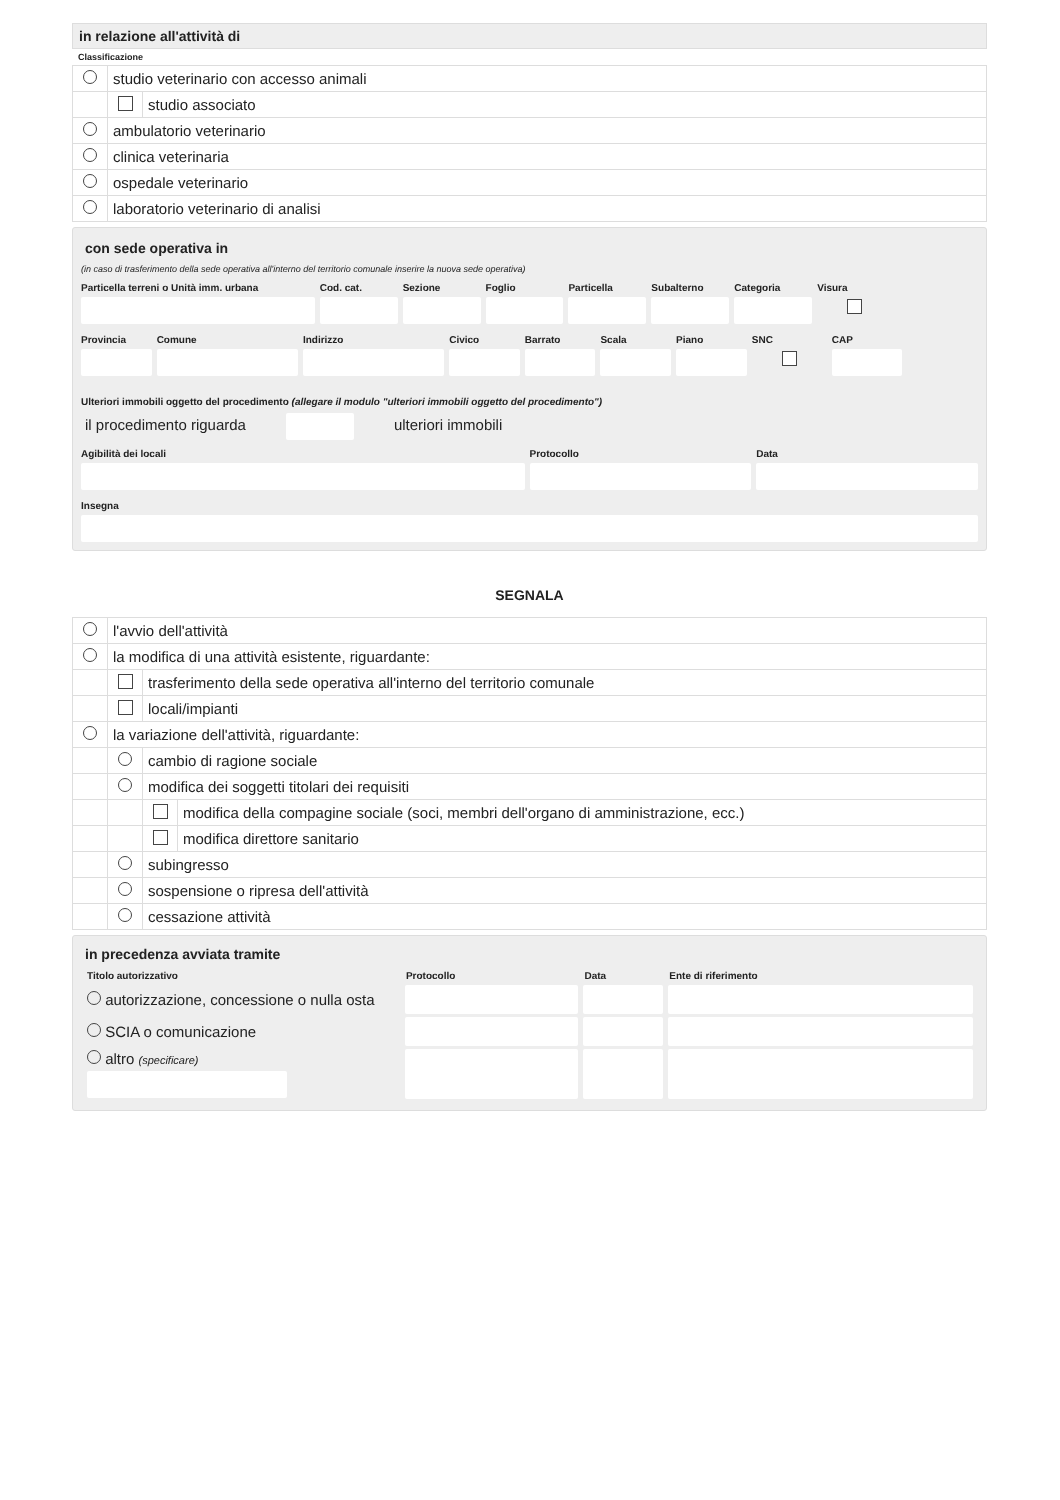in relazione all'attività di
Classificazione
| | studio veterinario con accesso animali | |
| | | studio associato |
| | ambulatorio veterinario | |
| | clinica veterinaria | |
| | ospedale veterinario | |
| | laboratorio veterinario di analisi | |
con sede operativa in
(in caso di trasferimento della sede operativa all'interno del territorio comunale inserire la nuova sede operativa)
Particella terreni o Unità imm. urbana
Cod. cat. Sezione Foglio Particella Subalterno Categoria Visura
Provincia Comune Indirizzo Civico Barrato Scala Piano SNC CAP
Ulteriori immobili oggetto del procedimento (allegare il modulo "ulteriori immobili oggetto del procedimento")
il procedimento riguarda ulteriori immobili
Agibilità dei locali Protocollo Data
Insegna
SEGNALA
| | l'avvio dell'attività | | |
| | la modifica di una attività esistente, riguardante: | | |
| | | trasferimento della sede operativa all'interno del territorio comunale | |
| | | locali/impianti | |
| | la variazione dell'attività, riguardante: | | |
| | | cambio di ragione sociale | |
| | | modifica dei soggetti titolari dei requisiti | |
| | | | modifica della compagine sociale (soci, membri dell'organo di amministrazione, ecc.) |
| | | | modifica direttore sanitario |
| | | subingresso | |
| | | sospensione o ripresa dell'attività | |
| | | cessazione attività | |
in precedenza avviata tramite
| Titolo autorizzativo | Protocollo | Data | Ente di riferimento |
| --- | --- | --- | --- |
| autorizzazione, concessione o nulla osta | | | |
| SCIA o comunicazione | | | |
| altro (specificare) | | | |